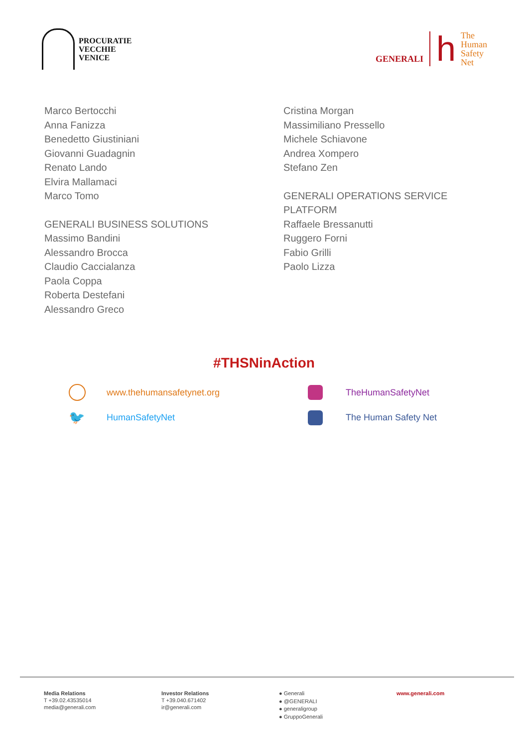PROCURATIE
VECCHIE
VENICE
GENERALI
h
The
Human
Safety
Net
Marco Bertocchi
Anna Fanizza
Benedetto Giustiniani
Giovanni Guadagnin
Renato Lando
Elvira Mallamaci
Marco Tomo
GENERALI BUSINESS SOLUTIONS
Massimo Bandini
Alessandro Brocca
Claudio Caccialanza
Paola Coppa
Roberta Destefani
Alessandro Greco
Cristina Morgan
Massimiliano Pressello
Michele Schiavone
Andrea Xompero
Stefano Zen
GENERALI OPERATIONS SERVICE
PLATFORM
Raffaele Bressanutti
Ruggero Forni
Fabio Grilli
Paolo Lizza
#THSNinAction
www.thehumansafetynet.org
TheHumanSafetyNet
🐦
HumanSafetyNet
The Human Safety Net
Media Relations
T +39.02.43535014
media@generali.com
Investor Relations
T +39.040.671402
ir@generali.com
● Generali
● @GENERALI
● generaligroup
● GruppoGenerali
www.generali.com